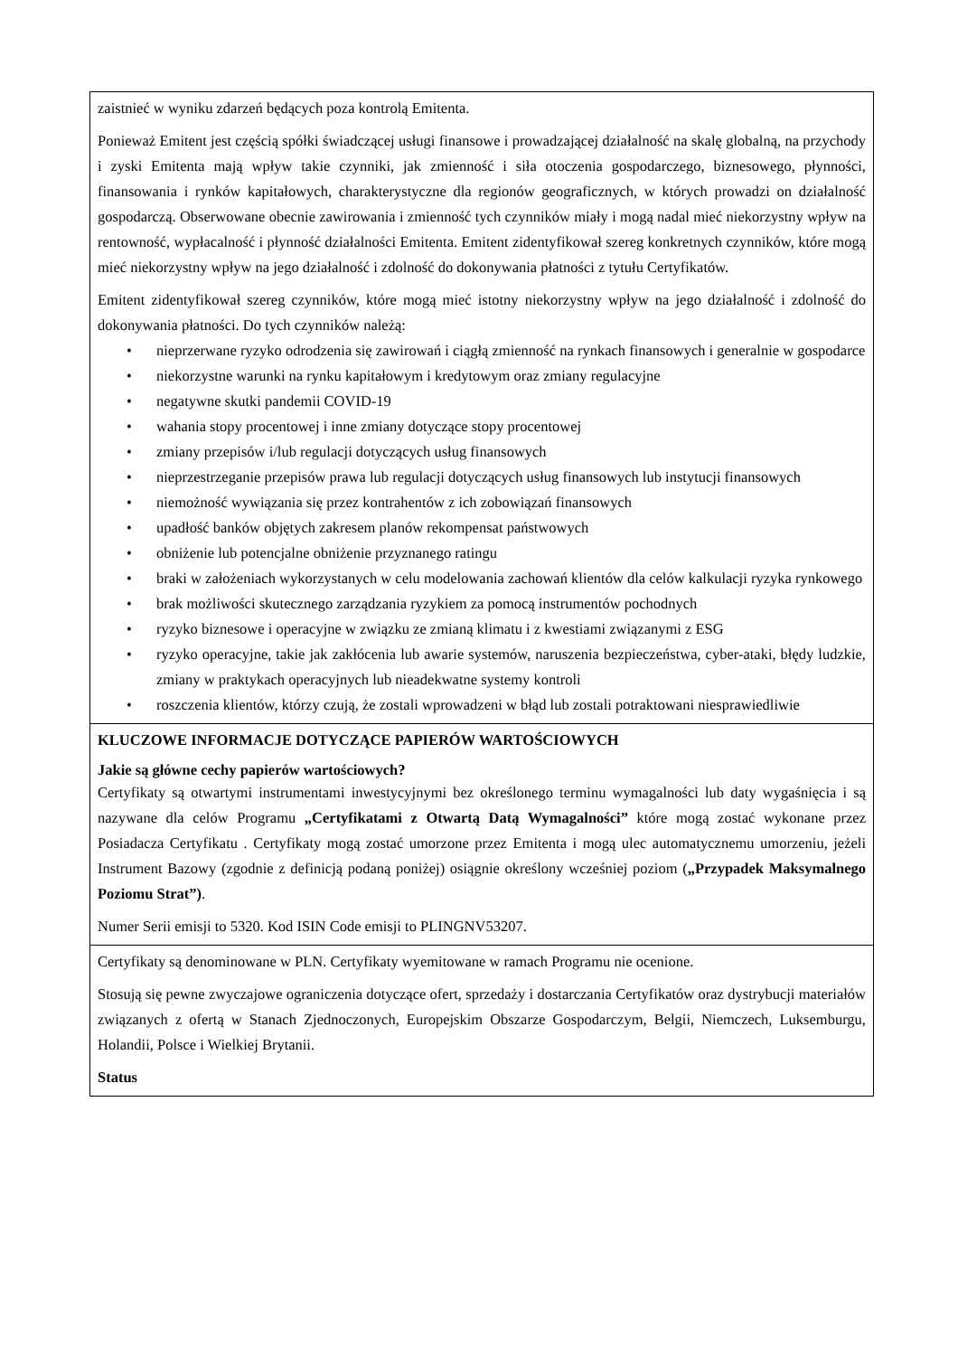| zaistnieć w wyniku zdarzeń będących poza kontrolą Emitenta. Ponieważ Emitent jest częścią spółki świadczącej usługi finansowe i prowadzającej działalność na skalę globalną, na przychody i zyski Emitenta mają wpływ takie czynniki, jak zmienność i siła otoczenia gospodarczego, biznesowego, płynności, finansowania i rynków kapitałowych, charakterystyczne dla regionów geograficznych, w których prowadzi on działalność gospodarczą. Obserwowane obecnie zawirowania i zmienność tych czynników miały i mogą nadal mieć niekorzystny wpływ na rentowność, wypłacalność i płynność działalności Emitenta. Emitent zidentyfikował szereg konkretnych czynników, które mogą mieć niekorzystny wpływ na jego działalność i zdolność do dokonywania płatności z tytułu Certyfikatów. Emitent zidentyfikował szereg czynników, które mogą mieć istotny niekorzystny wpływ na jego działalność i zdolność do dokonywania płatności. Do tych czynników należą: • nieprzerwane ryzyko odrodzenia się zawirowań i ciągłą zmienność na rynkach finansowych i generalnie w gospodarce • niekorzystne warunki na rynku kapitałowym i kredytowym oraz zmiany regulacyjne • negatywne skutki pandemii COVID-19 • wahania stopy procentowej i inne zmiany dotyczące stopy procentowej • zmiany przepisów i/lub regulacji dotyczących usług finansowych • nieprzestrzeganie przepisów prawa lub regulacji dotyczących usług finansowych lub instytucji finansowych • niemożność wywiązania się przez kontrahentów z ich zobowiązań finansowych • upadłość banków objętych zakresem planów rekompensat państwowych • obniżenie lub potencjalne obniżenie przyznanego ratingu • braki w założeniach wykorzystanych w celu modelowania zachowań klientów dla celów kalkulacji ryzyka rynkowego • brak możliwości skutecznego zarządzania ryzykiem za pomocą instrumentów pochodnych • ryzyko biznesowe i operacyjne w związku ze zmianą klimatu i z kwestiami związanymi z ESG • ryzyko operacyjne, takie jak zakłócenia lub awarie systemów, naruszenia bezpieczeństwa, cyber-ataki, błędy ludzkie, zmiany w praktykach operacyjnych lub nieadekwatne systemy kontroli • roszczenia klientów, którzy czują, że zostali wprowadzeni w błąd lub zostali potraktowani niesprawiedliwie |
| KLUCZOWE INFORMACJE DOTYCZĄCE PAPIERÓW WARTOŚCIOWYCH Jakie są główne cechy papierów wartościowych? Certyfikaty są otwartymi instrumentami inwestycyjnymi bez określonego terminu wymagalności lub daty wygaśnięcia i są nazywane dla celów Programu „Certyfikatami z Otwartą Datą Wymagalności” które mogą zostać wykonane przez Posiadacza Certyfikatu . Certyfikaty mogą zostać umorzone przez Emitenta i mogą ulec automatycznemu umorzeniu, jeżeli Instrument Bazowy (zgodnie z definicją podaną poniżej) osiągnie określony wcześniej poziom ( „Przypadek Maksymalnego Poziomu Strat”) . Numer Serii emisji to 5320. Kod ISIN Code emisji to PLINGNV53207. |
| Certyfikaty są denominowane w PLN. Certyfikaty wyemitowane w ramach Programu nie ocenione. Stosują się pewne zwyczajowe ograniczenia dotyczące ofert, sprzedaży i dostarczania Certyfikatów oraz dystrybucji materiałów związanych z ofertą w Stanach Zjednoczonych, Europejskim Obszarze Gospodarczym, Belgii, Niemczech, Luksemburgu, Holandii, Polsce i Wielkiej Brytanii. Status |